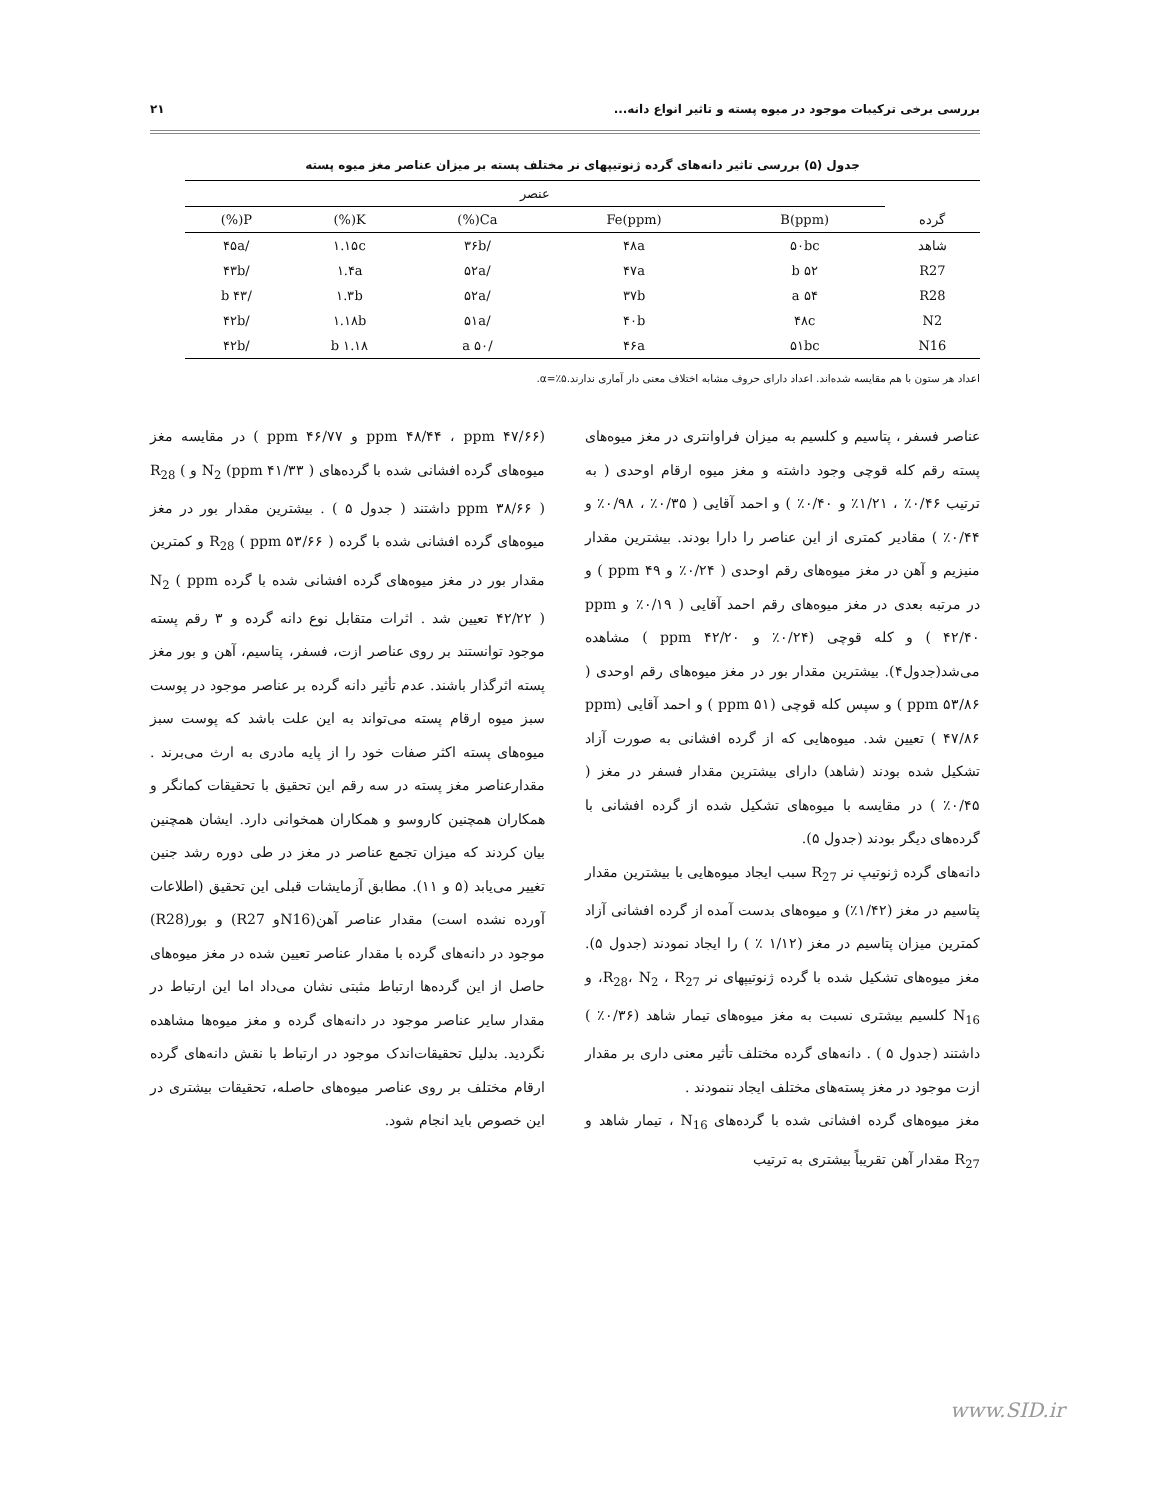بررسی برخی ترکیبات موجود در میوه پسته و تاثیر انواع دانه... ۲۱
جدول (۵) بررسی تاثیر دانه‌های گرده ژنوتیپهای نر مختلف پسته بر میزان عناصر مغز میوه پسته
| | عنصر | | | | |
| --- | --- | --- | --- | --- | --- |
| گرده | B(ppm) | Fe(ppm) | Ca(%) | K(%) | P(%) |
| شاهد | ۵۰bc | ۴۸a | /۳۶b | ۱.۱۵c | /۴۵a |
| R27 | ۵۲ b | ۴۷a | /۵۲a | ۱.۴a | /۴۳b |
| R28 | ۵۴ a | ۳۷b | /۵۲a | ۱.۳b | /۴۳ b |
| N2 | ۴۸c | ۴۰b | /۵۱a | ۱.۱۸b | /۴۲b |
| N16 | ۵۱bc | ۴۶a | /۵۰ a | ۱.۱۸ b | /۴۲b |
اعداد هر ستون با هم مقایسه شده‌اند. اعداد دارای حروف مشابه اختلاف معنی دار آماری ندارند.α=٪۵.
عناصر فسفر ، پتاسیم و کلسیم به میزان فراوانتری در مغز میوه‌های پسته رقم کله قوچی وجود داشته و مغز میوه ارقام اوحدی ( به ترتیب ۰/۴۶٪ ، ۱/۲۱٪ و ۰/۴۰٪ ) و احمد آقایی ( ۰/۳۵٪ ، ۰/۹۸٪ و ۰/۴۴٪ ) مقادیر کمتری از این عناصر را دارا بودند. بیشترین مقدار منیزیم و آهن در مغز میوه‌های رقم اوحدی ( ۰/۲۴٪ و ppm ۴۹ ) و در مرتبه بعدی در مغز میوه‌های رقم احمد آقایی ( ۰/۱۹٪ و ppm ۴۲/۴۰ ) و کله قوچی (۰/۲۴٪ و ppm ۴۲/۲۰ ) مشاهده می‌شد(جدول۴). بیشترین مقدار بور در مغز میوه‌های رقم اوحدی ( ppm ۵۳/۸۶ ) و سپس کله قوچی (ppm ۵۱ ) و احمد آقایی (ppm ۴۷/۸۶ ) تعیین شد. میوه‌هایی که از گرده افشانی به صورت آزاد تشکیل شده بودند (شاهد) دارای بیشترین مقدار فسفر در مغز ( ۰/۴۵٪ ) در مقایسه با میوه‌های تشکیل شده از گرده افشانی با گرده‌های دیگر بودند (جدول ۵).
دانه‌های گرده ژنوتیپ نر R<sub>27</sub> سبب ایجاد میوه‌هایی با بیشترین مقدار پتاسیم در مغز (۱/۴۲٪) و میوه‌های بدست آمده از گرده افشانی آزاد کمترین میزان پتاسیم در مغز (۱/۱۲ ٪ ) را ایجاد نمودند (جدول ۵). مغز میوه‌های تشکیل شده با گرده ژنوتیپهای نر R<sub>28</sub>، N<sub>2</sub> ، R<sub>27</sub>، و N<sub>16</sub> کلسیم بیشتری نسبت به مغز میوه‌های تیمار شاهد (۰/۳۶٪ ) داشتند (جدول ۵ ) . دانه‌های گرده مختلف تأثیر معنی داری بر مقدار ازت موجود در مغز پسته‌های مختلف ایجاد ننمودند .
مغز میوه‌های گرده افشانی شده با گرده‌های N<sub>16</sub> ، تیمار شاهد و R<sub>27</sub> مقدار آهن تقریباً بیشتری به ترتیب
(ppm ۴۸/۴۴ ، ppm ۴۷/۶۶ و ppm ۴۶/۷۷ ) در مقایسه مغز میوه‌های گرده افشانی شده با گرده‌های N<sub>2</sub> (ppm ۴۱/۳۳ ) و R<sub>28</sub> ( ppm ۳۸/۶۶ ) داشتند ( جدول ۵ ) . بیشترین مقدار بور در مغز میوه‌های گرده افشانی شده با گرده R<sub>28</sub> ( ppm ۵۳/۶۶ ) و کمترین مقدار بور در مغز میوه‌های گرده افشانی شده با گرده N<sub>2</sub> ( ppm ۴۲/۲۲ ) تعیین شد . اثرات متقابل نوع دانه گرده و ۳ رقم پسته موجود توانستند بر روی عناصر ازت، فسفر، پتاسیم، آهن و بور مغز پسته اثرگذار باشند. عدم تأثیر دانه گرده بر عناصر موجود در پوست سبز میوه ارقام پسته می‌تواند به این علت باشد که پوست سبز میوه‌های پسته اکثر صفات خود را از پایه مادری به ارث می‌برند . مقدارعناصر مغز پسته در سه رقم این تحقیق با تحقیقات کمانگر و همکاران همچنین کاروسو و همکاران همخوانی دارد. ایشان همچنین بیان کردند که میزان تجمع عناصر در مغز در طی دوره رشد جنین تغییر می‌یابد (۵ و ۱۱). مطابق آزمایشات قبلی این تحقیق (اطلاعات آورده نشده است) مقدار عناصر آهن(N16و R27) و بور(R28) موجود در دانه‌های گرده با مقدار عناصر تعیین شده در مغز میوه‌های حاصل از این گرده‌ها ارتباط مثبتی نشان می‌داد اما این ارتباط در مقدار سایر عناصر موجود در دانه‌های گرده و مغز میوه‌ها مشاهده نگردید. بدلیل تحقیقات‌اندک موجود در ارتباط با نقش دانه‌های گرده ارقام مختلف بر روی عناصر میوه‌های حاصله، تحقیقات بیشتری در این خصوص باید انجام شود.
www.SID.ir